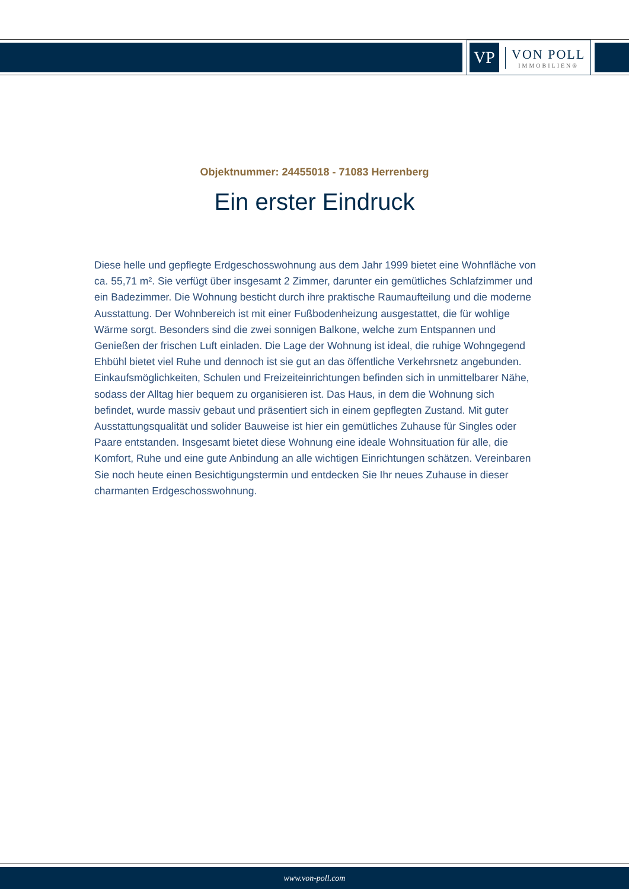VP
VON POLL
IMMOBILIEN®
Objektnummer: 24455018 - 71083 Herrenberg
Ein erster Eindruck
Diese helle und gepflegte Erdgeschosswohnung aus dem Jahr 1999 bietet eine Wohnfläche von ca. 55,71 m². Sie verfügt über insgesamt 2 Zimmer, darunter ein gemütliches Schlafzimmer und ein Badezimmer. Die Wohnung besticht durch ihre praktische Raumaufteilung und die moderne Ausstattung. Der Wohnbereich ist mit einer Fußbodenheizung ausgestattet, die für wohlige Wärme sorgt. Besonders sind die zwei sonnigen Balkone, welche zum Entspannen und Genießen der frischen Luft einladen. Die Lage der Wohnung ist ideal, die ruhige Wohngegend Ehbühl bietet viel Ruhe und dennoch ist sie gut an das öffentliche Verkehrsnetz angebunden. Einkaufsmöglichkeiten, Schulen und Freizeiteinrichtungen befinden sich in unmittelbarer Nähe, sodass der Alltag hier bequem zu organisieren ist. Das Haus, in dem die Wohnung sich befindet, wurde massiv gebaut und präsentiert sich in einem gepflegten Zustand. Mit guter Ausstattungsqualität und solider Bauweise ist hier ein gemütliches Zuhause für Singles oder Paare entstanden. Insgesamt bietet diese Wohnung eine ideale Wohnsituation für alle, die Komfort, Ruhe und eine gute Anbindung an alle wichtigen Einrichtungen schätzen. Vereinbaren Sie noch heute einen Besichtigungstermin und entdecken Sie Ihr neues Zuhause in dieser charmanten Erdgeschosswohnung.
www.von-poll.com